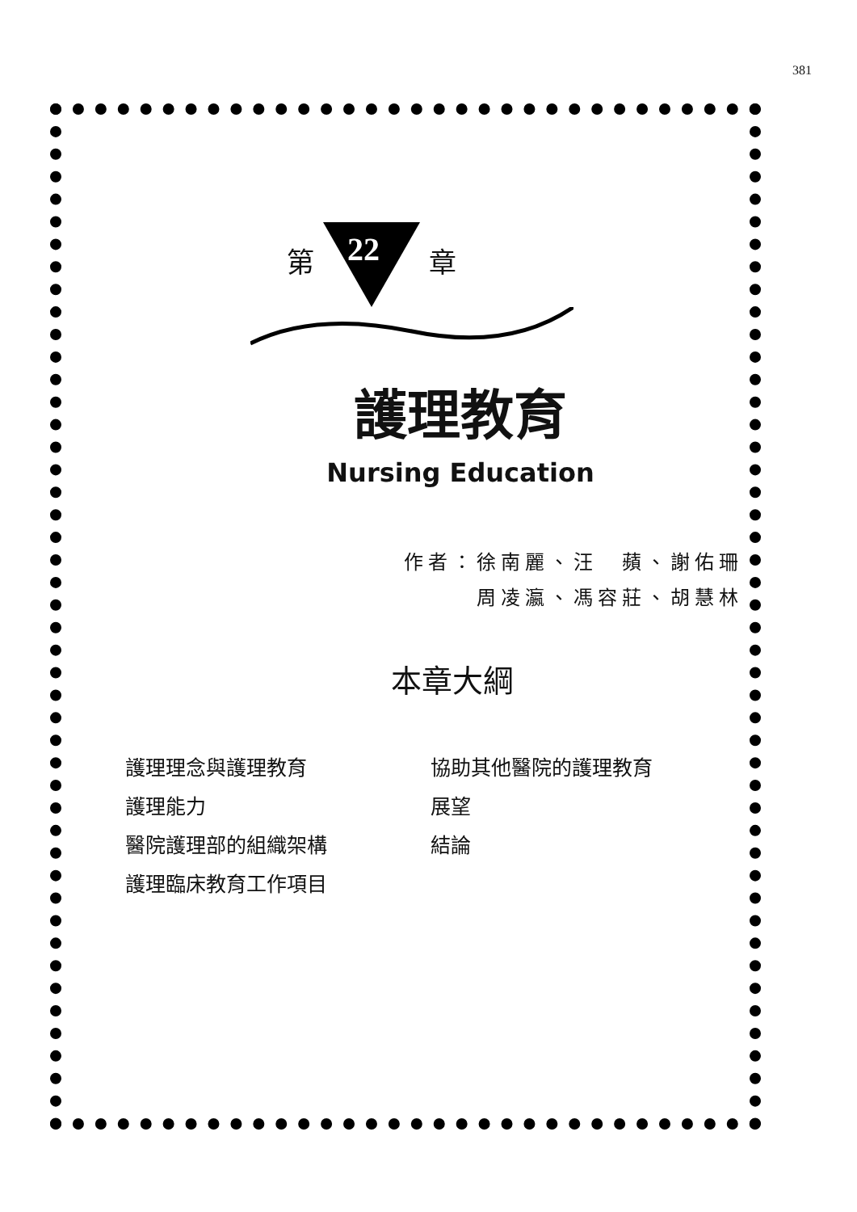381
第 22 章
護理教育
Nursing Education
作者：徐南麗、汪　蘋、謝佑珊
周凌瀛、馮容莊、胡慧林
本章大綱
護理理念與護理教育
護理能力
醫院護理部的組織架構
護理臨床教育工作項目
協助其他醫院的護理教育
展望
結論